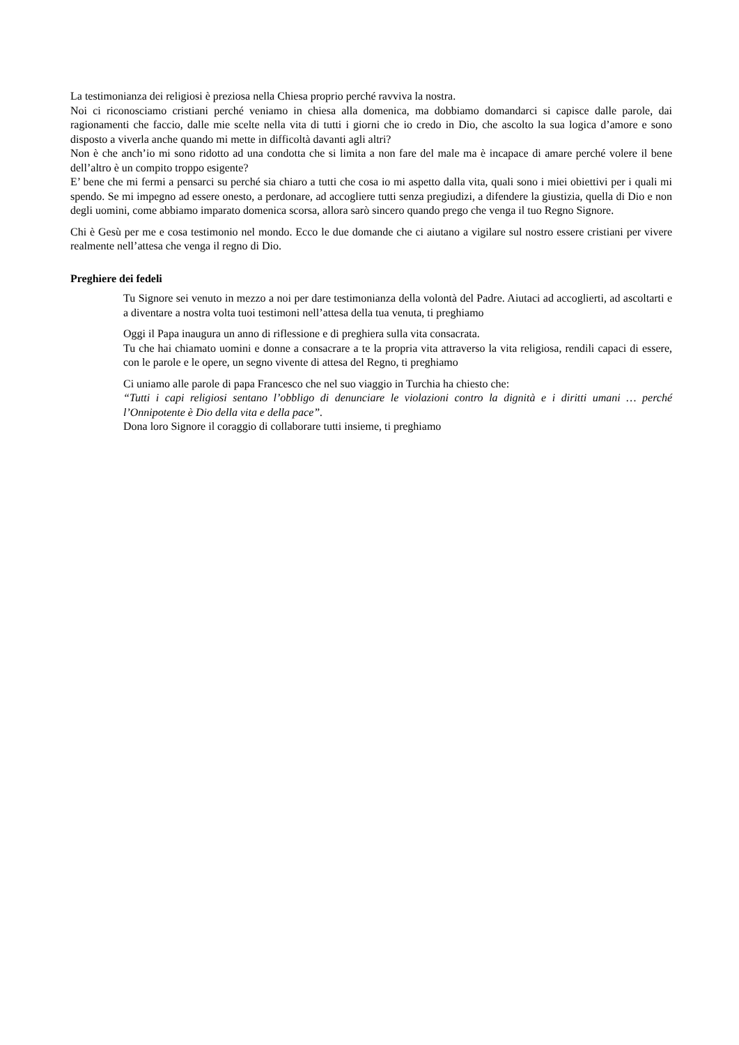La testimonianza dei religiosi è preziosa nella Chiesa proprio perché ravviva la nostra.
Noi ci riconosciamo cristiani perché veniamo in chiesa alla domenica, ma dobbiamo domandarci si capisce dalle parole, dai ragionamenti che faccio, dalle mie scelte nella vita di tutti i giorni che io credo in Dio, che ascolto la sua logica d’amore e sono disposto a viverla anche quando mi mette in difficoltà davanti agli altri?
Non è che anch’io mi sono ridotto ad una condotta che si limita a non fare del male ma è incapace di amare perché volere il bene dell’altro è un compito troppo esigente?
E’ bene che mi fermi a pensarci su perché sia chiaro a tutti che cosa io mi aspetto dalla vita, quali sono i miei obiettivi per i quali mi spendo. Se mi impegno ad essere onesto, a perdonare, ad accogliere tutti senza pregiudizi, a difendere la giustizia, quella di Dio e non degli uomini, come abbiamo imparato domenica scorsa, allora sarò sincero quando prego che venga il tuo Regno Signore.
Chi è Gesù per me e cosa testimonio nel mondo. Ecco le due domande che ci aiutano a vigilare sul nostro essere cristiani per vivere realmente nell’attesa che venga il regno di Dio.
Preghiere dei fedeli
Tu Signore sei venuto in mezzo a noi per dare testimonianza della volontà del Padre. Aiutaci ad accoglierti, ad ascoltarti e a diventare a nostra volta tuoi testimoni nell’attesa della tua venuta, ti preghiamo
Oggi il Papa inaugura un anno di riflessione e di preghiera sulla vita consacrata.
Tu che hai chiamato uomini e donne a consacrare a te la propria vita attraverso la vita religiosa, rendili capaci di essere, con le parole e le opere, un segno vivente di attesa del Regno, ti preghiamo
Ci uniamo alle parole di papa Francesco che nel suo viaggio in Turchia ha chiesto che:
“Tutti i capi religiosi sentano l’obbligo di denunciare le violazioni contro la dignità e i diritti umani … perché l’Onnipotente è Dio della vita e della pace”.
Dona loro Signore il coraggio di collaborare tutti insieme, ti preghiamo